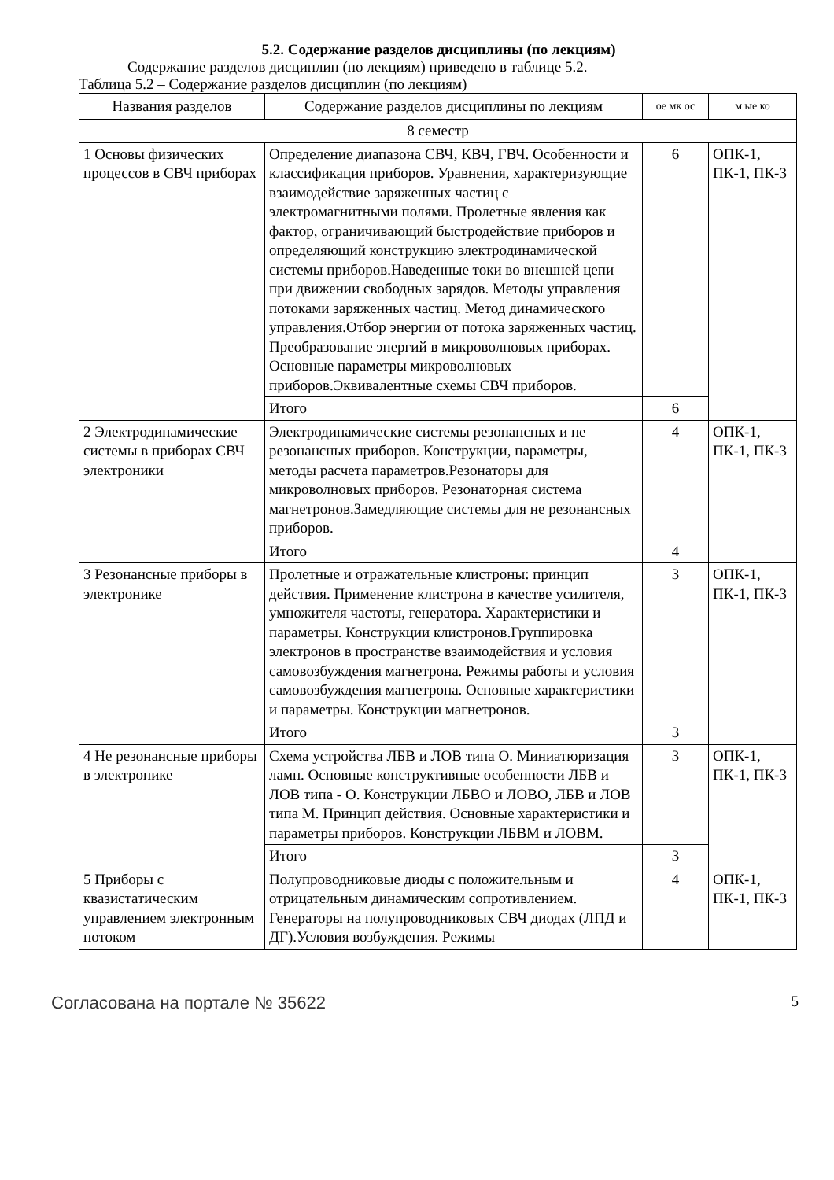5.2. Содержание разделов дисциплины (по лекциям)
Содержание разделов дисциплин (по лекциям) приведено в таблице 5.2.
Таблица 5.2 – Содержание разделов дисциплин (по лекциям)
| Названия разделов | Содержание разделов дисциплины по лекциям | ое мк ос | м ые ко |
| --- | --- | --- | --- |
| 8 семестр | | | |
| 1 Основы физических процессов в СВЧ приборах | Определение диапазона СВЧ, КВЧ, ГВЧ. Особенности и классификация приборов. Уравнения, характеризующие взаимодействие заряженных частиц с электромагнитными полями. Пролетные явления как фактор, ограничивающий быстродействие приборов и определяющий конструкцию электродинамической системы приборов.Наведенные токи во внешней цепи при движении свободных зарядов. Методы управления потоками заряженных частиц. Метод динамического управления.Отбор энергии от потока заряженных частиц. Преобразование энергий в микроволновых приборах. Основные параметры микроволновых приборов.Эквивалентные схемы СВЧ приборов. | 6 | ОПК-1, ПК-1, ПК-3 |
| | Итого | 6 | |
| 2 Электродинамические системы в приборах СВЧ электроники | Электродинамические системы резонансных и не резонансных приборов. Конструкции, параметры, методы расчета параметров.Резонаторы для микроволновых приборов. Резонаторная система магнетронов.Замедляющие системы для не резонансных приборов. | 4 | ОПК-1, ПК-1, ПК-3 |
| | Итого | 4 | |
| 3 Резонансные приборы в электронике | Пролетные и отражательные клистроны: принцип действия. Применение клистрона в качестве усилителя, умножителя частоты, генератора. Характеристики и параметры. Конструкции клистронов.Группировка электронов в пространстве взаимодействия и условия самовозбуждения магнетрона. Режимы работы и условия самовозбуждения магнетрона. Основные характеристики и параметры. Конструкции магнетронов. | 3 | ОПК-1, ПК-1, ПК-3 |
| | Итого | 3 | |
| 4 Не резонансные приборы в электронике | Схема устройства ЛБВ и ЛОВ типа О. Миниатюризация ламп. Основные конструктивные особенности ЛБВ и ЛОВ типа - О. Конструкции ЛБВО и ЛОВО, ЛБВ и ЛОВ типа М. Принцип действия. Основные характеристики и параметры приборов. Конструкции ЛБВМ и ЛОВМ. | 3 | ОПК-1, ПК-1, ПК-3 |
| | Итого | 3 | |
| 5 Приборы с квазистатическим управлением электронным потоком | Полупроводниковые диоды с положительным и отрицательным динамическим сопротивлением. Генераторы на полупроводниковых СВЧ диодах (ЛПД и ДГ).Условия возбуждения. Режимы | 4 | ОПК-1, ПК-1, ПК-3 |
Согласована на портале № 35622 5